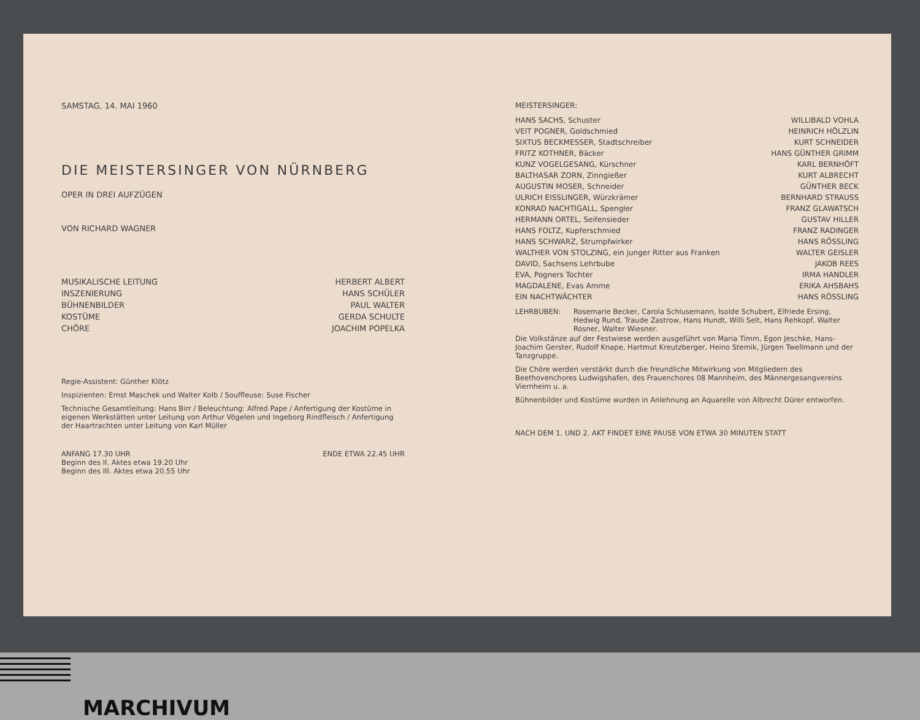SAMSTAG, 14. MAI 1960
DIE MEISTERSINGER VON NÜRNBERG
OPER IN DREI AUFZÜGEN
VON RICHARD WAGNER
| MUSIKALISCHE LEITUNG | HERBERT ALBERT |
| INSZENIERUNG | HANS SCHÜLER |
| BÜHNENBILDER | PAUL WALTER |
| KOSTÜME | GERDA SCHULTE |
| CHÖRE | JOACHIM POPELKA |
Regie-Assistent: Günther Klötz
Inspizienten: Ernst Maschek und Walter Kolb / Souffleuse: Suse Fischer
Technische Gesamtleitung: Hans Birr / Beleuchtung: Alfred Pape / Anfertigung der Kostüme in eigenen Werkstätten unter Leitung von Arthur Vögelen und Ingeborg Rindfleisch / Anfertigung der Haartrachten unter Leitung von Karl Müller
| ANFANG 17.30 UHR Beginn des II. Aktes etwa 19.20 Uhr Beginn des III. Aktes etwa 20.55 Uhr | ENDE ETWA 22.45 UHR |
MEISTERSINGER:
| HANS SACHS, Schuster | WILLIBALD VOHLA |
| VEIT POGNER, Goldschmied | HEINRICH HÖLZLIN |
| SIXTUS BECKMESSER, Stadtschreiber | KURT SCHNEIDER |
| FRITZ KOTHNER, Bäcker | HANS GÜNTHER GRIMM |
| KUNZ VOGELGESANG, Kürschner | KARL BERNHÖFT |
| BALTHASAR ZORN, Zinngießer | KURT ALBRECHT |
| AUGUSTIN MOSER, Schneider | GÜNTHER BECK |
| ULRICH EISSLINGER, Würzkrämer | BERNHARD STRAUSS |
| KONRAD NACHTIGALL, Spengler | FRANZ GLAWATSCH |
| HERMANN ORTEL, Seifensieder | GUSTAV HILLER |
| HANS FOLTZ, Kupferschmied | FRANZ RADINGER |
| HANS SCHWARZ, Strumpfwirker | HANS RÖSSLING |
| WALTHER VON STOLZING, ein junger Ritter aus Franken | WALTER GEISLER |
| DAVID, Sachsens Lehrbube | JAKOB REES |
| EVA, Pogners Tochter | IRMA HANDLER |
| MAGDALENE, Evas Amme | ERIKA AHSBAHS |
| EIN NACHTWÄCHTER | HANS RÖSSLING |
| LEHRBUBEN: | Rosemarie Becker, Carola Schlusemann, Isolde Schubert, Elfriede Ersing, Hedwig Rund, Traude Zastrow, Hans Hundt, Willi Selt, Hans Rehkopf, Walter Rosner, Walter Wiesner. |
Die Volkstänze auf der Festwiese werden ausgeführt von Maria Timm, Egon Jeschke, Hans-Joachim Gerster, Rudolf Knape, Hartmut Kreutzberger, Heino Stemik, Jürgen Twellmann und der Tanzgruppe.
Die Chöre werden verstärkt durch die freundliche Mitwirkung von Mitgliedern des Beethovenchores Ludwigshafen, des Frauenchores 08 Mannheim, des Männergesangvereins Viernheim u. a.
Bühnenbilder und Kostüme wurden in Anlehnung an Aquarelle von Albrecht Dürer entworfen.
NACH DEM 1. UND 2. AKT FINDET EINE PAUSE VON ETWA 30 MINUTEN STATT
MARCHIVUM